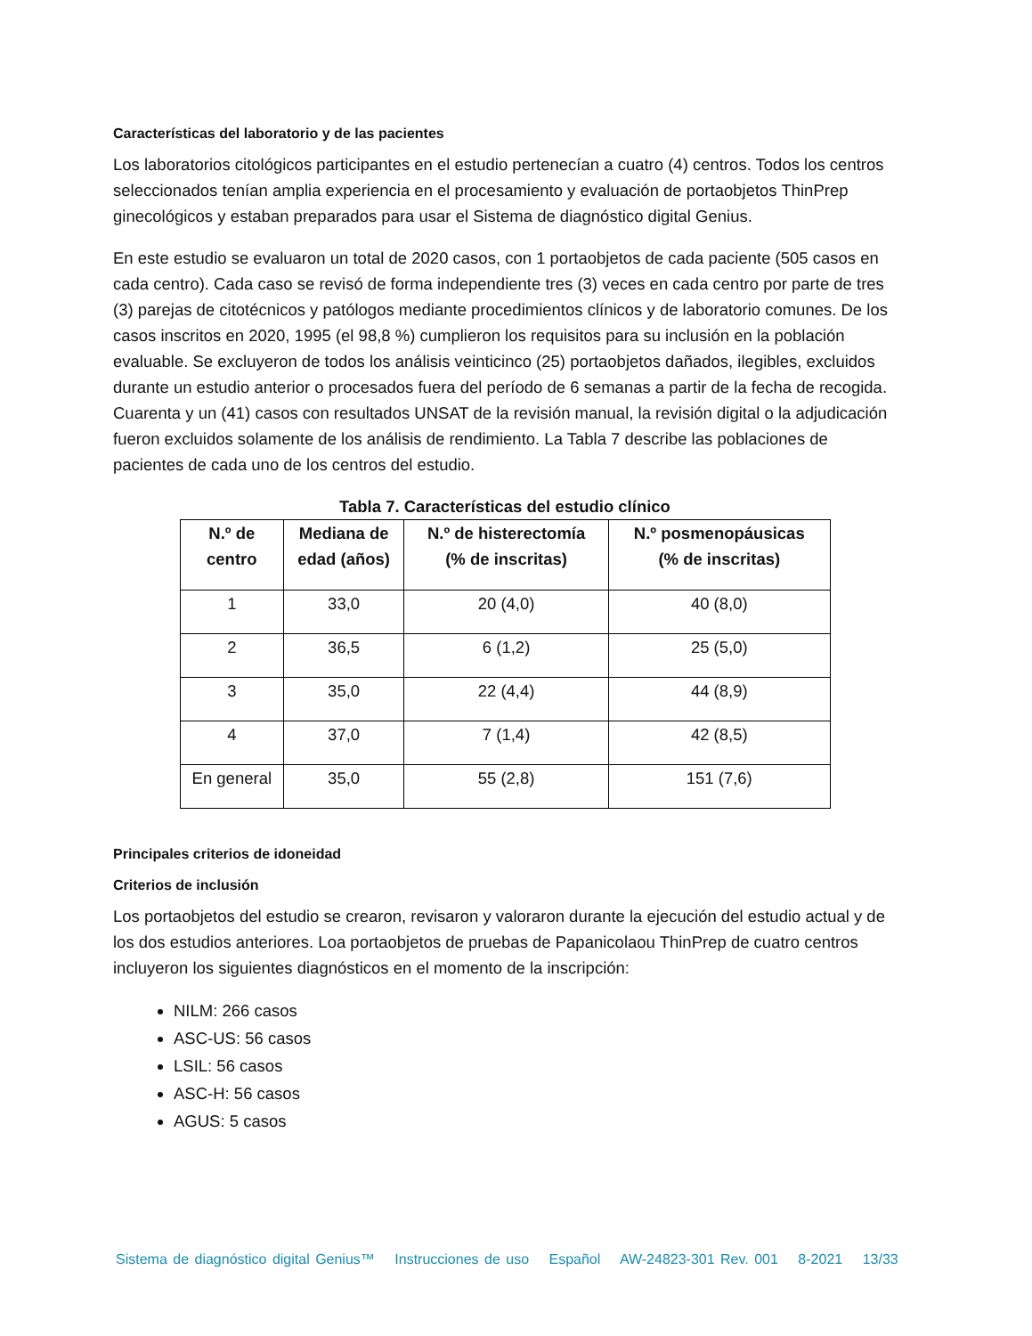Características del laboratorio y de las pacientes
Los laboratorios citológicos participantes en el estudio pertenecían a cuatro (4) centros. Todos los centros seleccionados tenían amplia experiencia en el procesamiento y evaluación de portaobjetos ThinPrep ginecológicos y estaban preparados para usar el Sistema de diagnóstico digital Genius.
En este estudio se evaluaron un total de 2020 casos, con 1 portaobjetos de cada paciente (505 casos en cada centro). Cada caso se revisó de forma independiente tres (3) veces en cada centro por parte de tres (3) parejas de citotécnicos y patólogos mediante procedimientos clínicos y de laboratorio comunes. De los casos inscritos en 2020, 1995 (el 98,8 %) cumplieron los requisitos para su inclusión en la población evaluable. Se excluyeron de todos los análisis veinticinco (25) portaobjetos dañados, ilegibles, excluidos durante un estudio anterior o procesados fuera del período de 6 semanas a partir de la fecha de recogida. Cuarenta y un (41) casos con resultados UNSAT de la revisión manual, la revisión digital o la adjudicación fueron excluidos solamente de los análisis de rendimiento. La Tabla 7 describe las poblaciones de pacientes de cada uno de los centros del estudio.
Tabla 7. Características del estudio clínico
| N.º de centro | Mediana de edad (años) | N.º de histerectomía (% de inscritas) | N.º posmenopáusicas (% de inscritas) |
| --- | --- | --- | --- |
| 1 | 33,0 | 20 (4,0) | 40 (8,0) |
| 2 | 36,5 | 6 (1,2) | 25 (5,0) |
| 3 | 35,0 | 22 (4,4) | 44 (8,9) |
| 4 | 37,0 | 7 (1,4) | 42 (8,5) |
| En general | 35,0 | 55 (2,8) | 151 (7,6) |
Principales criterios de idoneidad
Criterios de inclusión
Los portaobjetos del estudio se crearon, revisaron y valoraron durante la ejecución del estudio actual y de los dos estudios anteriores. Loa portaobjetos de pruebas de Papanicolaou ThinPrep de cuatro centros incluyeron los siguientes diagnósticos en el momento de la inscripción:
NILM: 266 casos
ASC-US: 56 casos
LSIL: 56 casos
ASC-H: 56 casos
AGUS: 5 casos
Sistema de diagnóstico digital Genius™ Instrucciones de uso Español AW-24823-301 Rev. 001 8-2021 13/33